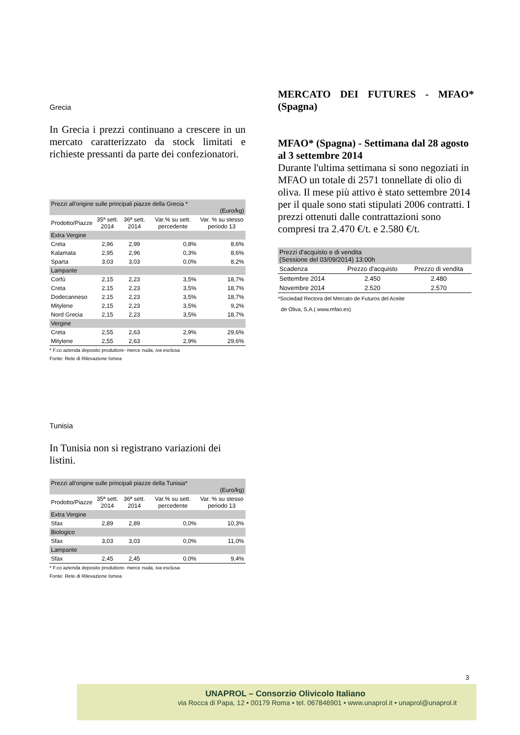Grecia
In Grecia i prezzi continuano a crescere in un mercato caratterizzato da stock limitati e richieste pressanti da parte dei confezionatori.
| Prezzi all'origine sulle principali piazze della Grecia * (Euro/kg) | | | | |
| --- | --- | --- | --- | --- |
| Prodotto/Piazze | 35ª sett. 2014 | 36ª sett. 2014 | Var.% su sett. percedente | Var. % su stesso periodo 13 |
| Extra Vergine | | | | |
| Creta | 2,96 | 2,99 | 0,8% | 8,6% |
| Kalamata | 2,95 | 2,96 | 0,3% | 8,6% |
| Sparta | 3,03 | 3,03 | 0,0% | 8,2% |
| Lampante | | | | |
| Corfù | 2,15 | 2,23 | 3,5% | 18,7% |
| Creta | 2,15 | 2,23 | 3,5% | 18,7% |
| Dodecanneso | 2,15 | 2,23 | 3,5% | 18,7% |
| Mitylene | 2,15 | 2,23 | 3,5% | 9,2% |
| Nord Grecia | 2,15 | 2,23 | 3,5% | 18,7% |
| Vergine | | | | |
| Creta | 2,55 | 2,63 | 2,9% | 29,6% |
| Mitylene | 2,55 | 2,63 | 2,9% | 29,6% |
* F.co azienda deposito produttore- merce nuda, iva esclusa
Fonte: Rete di Rilevazione Ismea
Tunisia
In Tunisia non si registrano variazioni dei listini.
| Prezzi all'origine sulle principali piazze della Tunisia* (Euro/kg) | | | | |
| --- | --- | --- | --- | --- |
| Prodotto/Piazze | 35ª sett. 2014 | 36ª sett. 2014 | Var.% su sett. percedente | Var. % su stesso periodo 13 |
| Extra Vergine | | | | |
| Sfax | 2,89 | 2,89 | 0,0% | 10,3% |
| Biologico | | | | |
| Sfax | 3,03 | 3,03 | 0,0% | 11,0% |
| Lampante | | | | |
| Sfax | 2,45 | 2,45 | 0,0% | 9,4% |
* F.co azienda deposito produttore- merce nuda, iva esclusa
Fonte: Rete di Rilevazione Ismea
MERCATO DEI FUTURES - MFAO* (Spagna)
MFAO* (Spagna) - Settimana dal 28 agosto al 3 settembre 2014
Durante l'ultima settimana si sono negoziati in MFAO un totale di 2571 tonnellate di olio di oliva. Il mese più attivo è stato settembre 2014 per il quale sono stati stipulati 2006 contratti. I prezzi ottenuti dalle contrattazioni sono compresi tra 2.470 €/t. e 2.580 €/t.
| Prezzi d'acquisto e di vendita (Sessione del 03/09/2014) 13:00h | | |
| --- | --- | --- |
| Scadenza | Prezzo d'acquisto | Prezzo di vendita |
| Settembre 2014 | 2.450 | 2.480 |
| Novembre 2014 | 2.520 | 2.570 |
*Sociedad Rectora del Mercato de Futuros del Aceite
de Oliva, S.A.( www.mfao.es)
3
UNAPROL – Consorzio Olivicolo Italiano
via Rocca di Papa, 12 • 00179 Roma • tel. 067846901 • www.unaprol.it • unaprol@unaprol.it